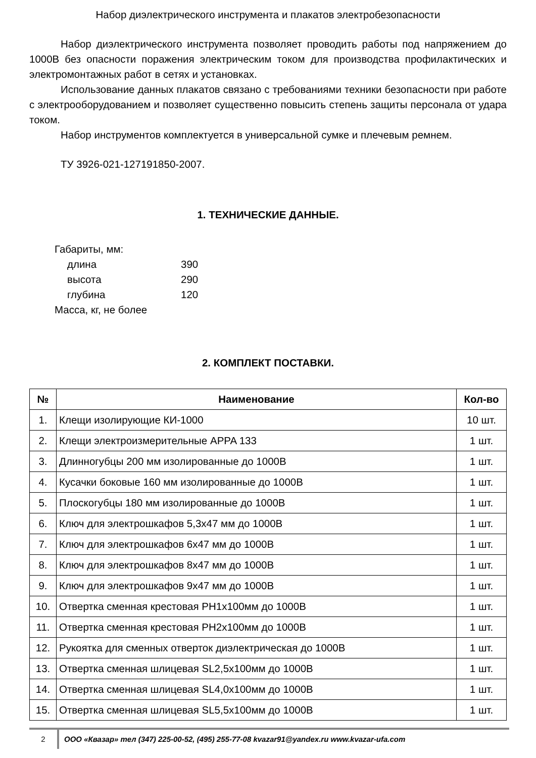Набор диэлектрического инструмента и плакатов электробезопасности
Набор диэлектрического инструмента позволяет проводить работы под напряжением до 1000В без опасности поражения электрическим током для производства профилактических и электромонтажных работ в сетях и установках.
Использование данных плакатов связано с требованиями техники безопасности при работе с электрооборудованием и позволяет существенно повысить степень защиты персонала от удара током.
Набор инструментов комплектуется в универсальной сумке и плечевым ремнем.
ТУ 3926-021-127191850-2007.
1. ТЕХНИЧЕСКИЕ ДАННЫЕ.
Габариты, мм:
| длина | 390 |
| высота | 290 |
| глубина | 120 |
Масса, кг, не более
2. КОМПЛЕКТ ПОСТАВКИ.
| № | Наименование | Кол-во |
| --- | --- | --- |
| 1. | Клещи изолирующие КИ-1000 | 10 шт. |
| 2. | Клещи электроизмерительные APPA 133 | 1 шт. |
| 3. | Длинногубцы 200 мм изолированные до 1000В | 1 шт. |
| 4. | Кусачки боковые 160 мм изолированные до 1000В | 1 шт. |
| 5. | Плоскогубцы 180 мм изолированные до 1000В | 1 шт. |
| 6. | Ключ для электрошкафов 5,3x47 мм до 1000В | 1 шт. |
| 7. | Ключ для электрошкафов 6x47 мм до 1000В | 1 шт. |
| 8. | Ключ для электрошкафов 8x47 мм до 1000В | 1 шт. |
| 9. | Ключ для электрошкафов 9x47 мм до 1000В | 1 шт. |
| 10. | Отвертка сменная крестовая PH1x100мм до 1000В | 1 шт. |
| 11. | Отвертка сменная крестовая PH2x100мм до 1000В | 1 шт. |
| 12. | Рукоятка для сменных отверток диэлектрическая до 1000В | 1 шт. |
| 13. | Отвертка сменная шлицевая SL2,5x100мм до 1000В | 1 шт. |
| 14. | Отвертка сменная шлицевая SL4,0x100мм до 1000В | 1 шт. |
| 15. | Отвертка сменная шлицевая SL5,5x100мм до 1000В | 1 шт. |
2 ООО «Квазар» тел (347) 225-00-52, (495) 255-77-08 kvazar91@yandex.ru www.kvazar-ufa.com